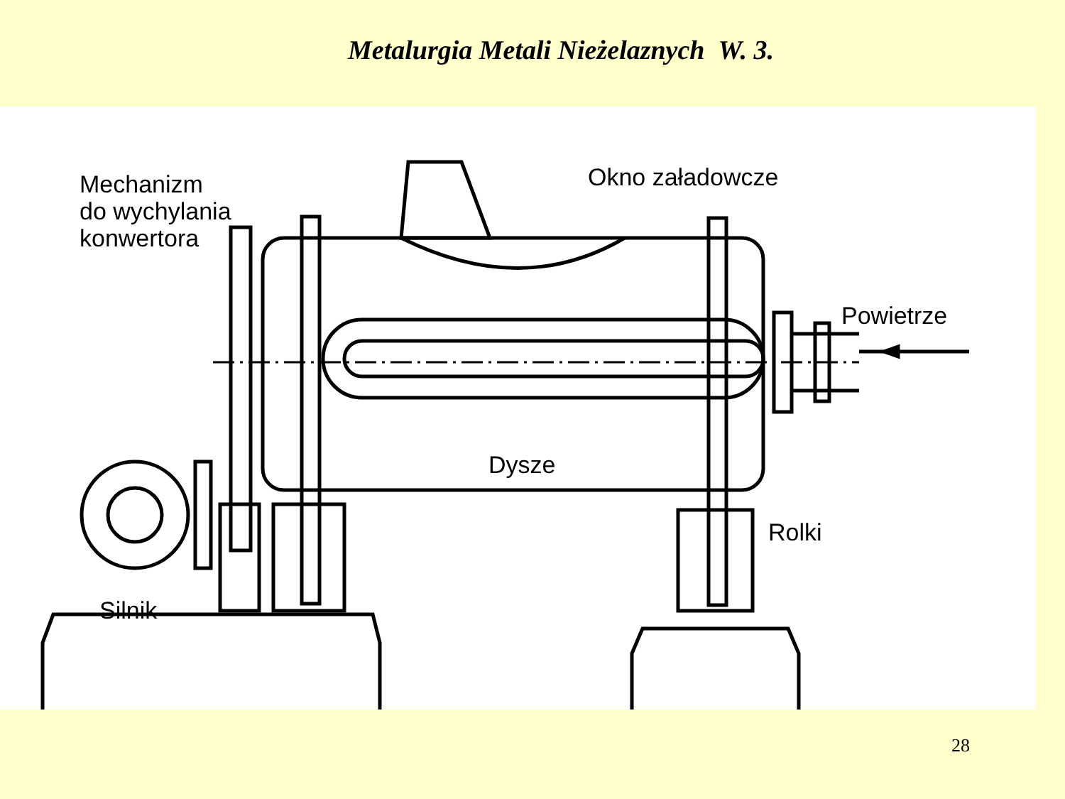Metalurgia Metali Nieżelaznych W. 3.
Mechanizm
do wychylania
konwertora
Okno załadowcze
Powietrze
Dysze
Rolki
Silnik
28